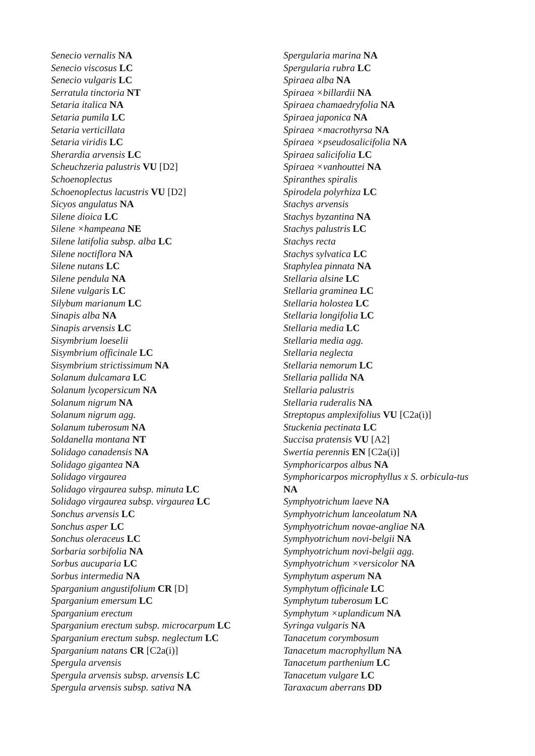Senecio vernalis NA
Senecio viscosus LC
Senecio vulgaris LC
Serratula tinctoria NT
Setaria italica NA
Setaria pumila LC
Setaria verticillata
Setaria viridis LC
Sherardia arvensis LC
Scheuchzeria palustris VU [D2]
Schoenoplectus
Schoenoplectus lacustris VU [D2]
Sicyos angulatus NA
Silene dioica LC
Silene ×hampeana NE
Silene latifolia subsp. alba LC
Silene noctiflora NA
Silene nutans LC
Silene pendula NA
Silene vulgaris LC
Silybum marianum LC
Sinapis alba NA
Sinapis arvensis LC
Sisymbrium loeselii
Sisymbrium officinale LC
Sisymbrium strictissimum NA
Solanum dulcamara LC
Solanum lycopersicum NA
Solanum nigrum NA
Solanum nigrum agg.
Solanum tuberosum NA
Soldanella montana NT
Solidago canadensis NA
Solidago gigantea NA
Solidago virgaurea
Solidago virgaurea subsp. minuta LC
Solidago virgaurea subsp. virgaurea LC
Sonchus arvensis LC
Sonchus asper LC
Sonchus oleraceus LC
Sorbaria sorbifolia NA
Sorbus aucuparia LC
Sorbus intermedia NA
Sparganium angustifolium CR [D]
Sparganium emersum LC
Sparganium erectum
Sparganium erectum subsp. microcarpum LC
Sparganium erectum subsp. neglectum LC
Sparganium natans CR [C2a(i)]
Spergula arvensis
Spergula arvensis subsp. arvensis LC
Spergula arvensis subsp. sativa NA
Spergularia marina NA
Spergularia rubra LC
Spiraea alba NA
Spiraea ×billardii NA
Spiraea chamaedryfolia NA
Spiraea japonica NA
Spiraea ×macrothyrsa NA
Spiraea ×pseudosalicifolia NA
Spiraea salicifolia LC
Spiraea ×vanhouttei NA
Spiranthes spiralis
Spirodela polyrhiza LC
Stachys arvensis
Stachys byzantina NA
Stachys palustris LC
Stachys recta
Stachys sylvatica LC
Staphylea pinnata NA
Stellaria alsine LC
Stellaria graminea LC
Stellaria holostea LC
Stellaria longifolia LC
Stellaria media LC
Stellaria media agg.
Stellaria neglecta
Stellaria nemorum LC
Stellaria pallida NA
Stellaria palustris
Stellaria ruderalis NA
Streptopus amplexifolius VU [C2a(i)]
Stuckenia pectinata LC
Succisa pratensis VU [A2]
Swertia perennis EN [C2a(i)]
Symphoricarpos albus NA
Symphoricarpos microphyllus x S. orbicula-tus NA
Symphyotrichum laeve NA
Symphyotrichum lanceolatum NA
Symphyotrichum novae-angliae NA
Symphyotrichum novi-belgii NA
Symphyotrichum novi-belgii agg.
Symphyotrichum ×versicolor NA
Symphytum asperum NA
Symphytum officinale LC
Symphytum tuberosum LC
Symphytum ×uplandicum NA
Syringa vulgaris NA
Tanacetum corymbosum
Tanacetum macrophyllum NA
Tanacetum parthenium LC
Tanacetum vulgare LC
Taraxacum aberrans DD